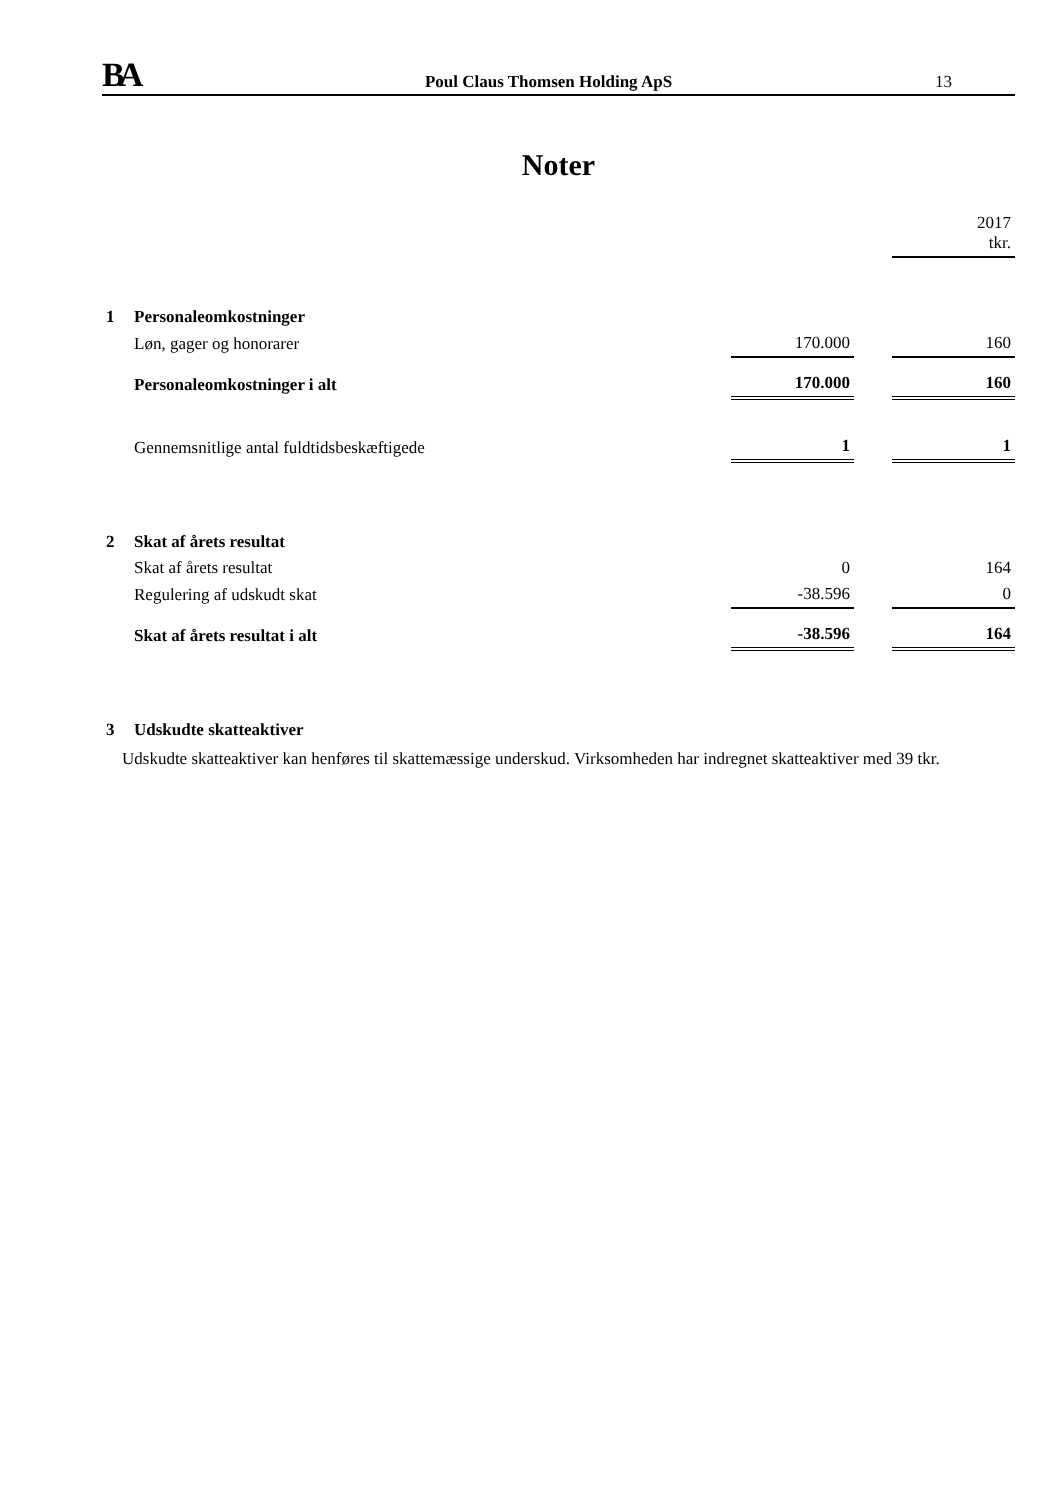BA
Poul Claus Thomsen Holding ApS
13
Noter
| | | | | 2017 tkr. |
| 1 | Personaleomkostninger | | | |
| | Løn, gager og honorarer | 170.000 | | 160 |
| | Personaleomkostninger i alt | 170.000 | | 160 |
| | Gennemsnitlige antal fuldtidsbeskæftigede | 1 | | 1 |
| 2 | Skat af årets resultat | | | |
| | Skat af årets resultat | 0 | | 164 |
| | Regulering af udskudt skat | -38.596 | | 0 |
| | Skat af årets resultat i alt | -38.596 | | 164 |
| 3 | Udskudte skatteaktiver | | | |
Udskudte skatteaktiver kan henføres til skattemæssige underskud. Virksomheden har indregnet skatteaktiver med 39 tkr.